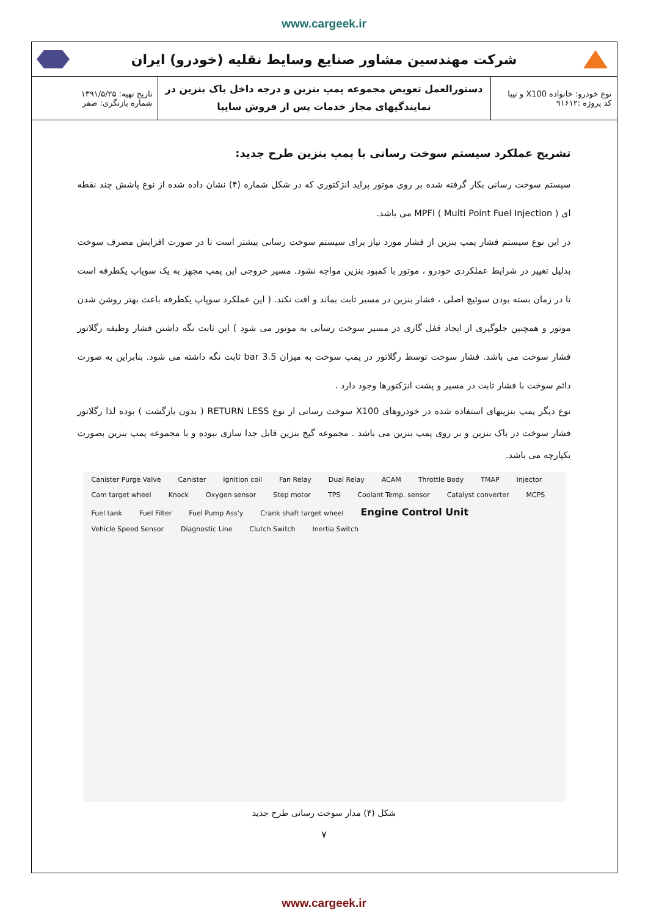www.cargeek.ir
شرکت مهندسین مشاور صنایع وسایط نقلیه (خودرو) ایران
| نوع خودرو: خانواده X100 و تیبا کد پروژه :۹۱۶۱۲ | دستورالعمل تعویض مجموعه پمپ بنزین و درجه داخل باک بنزین در نمایندگیهای مجاز خدمات پس از فروش سایپا | تاریخ تهیه: ۱۳۹۱/۵/۲۵ شماره بازنگری: صفر |
تشریح عملکرد سیستم سوخت رسانی با پمپ بنزین طرح جدید:
سیستم سوخت رسانی بکار گرفته شده بر روی موتور پراید انژکتوری که در شکل شماره (۴) نشان داده شده از نوع پاشش چند نقطه ای MPFI ( Multi Point Fuel Injection ) می باشد.
در این نوع سیستم فشار پمپ بنزین از فشار مورد نیاز برای سیستم سوخت رسانی بیشتر است تا در صورت افزایش مصرف سوخت بدلیل تغییر در شرایط عملکردی خودرو ، موتور با کمبود بنزین مواجه نشود. مسیر خروجی این پمپ مجهز به یک سوپاپ یکطرفه است تا در زمان بسته بودن سوئیچ اصلی ، فشار بنزین در مسیر ثابت بماند و افت نکند. ( این عملکرد سوپاپ یکطرفه باعث بهتر روشن شدن موتور و همچنین جلوگیری از ایجاد قفل گازی در مسیر سوخت رسانی به موتور می شود ) این ثابت نگه داشتن فشار وظیفه رگلاتور فشار سوخت می باشد. فشار سوخت توسط رگلاتور در پمپ سوخت به میزان 3.5 bar ثابت نگه داشته می شود. بنابراین به صورت دائم سوخت با فشار ثابت در مسیر و پشت انژکتورها وجود دارد .
نوع دیگر پمپ بنزینهای استفاده شده در خودروهای X100 سوخت رسانی از نوع RETURN LESS ( بدون بازگشت ) بوده لذا رگلاتور فشار سوخت در باک بنزین و بر روی پمپ بنزین می باشد . مجموعه گیج بنزین قابل جدا سازی نبوده و با مجموعه پمپ بنزین بصورت یکپارچه می باشد.
Canister Purge Valve Canister Ignition coil Fan Relay Dual Relay ACAM Throttle Body TMAP Injector Cam target wheel Knock Oxygen sensor Step motor TPS Coolant Temp. sensor Catalyst converter MCPS Fuel tank Fuel Filter Fuel Pump Ass'y Crank shaft target wheel Engine Control Unit Vehicle Speed Sensor Diagnostic Line Clutch Switch Inertia Switch
شکل (۴) مدار سوخت رسانی طرح جدید
۷
www.cargeek.ir